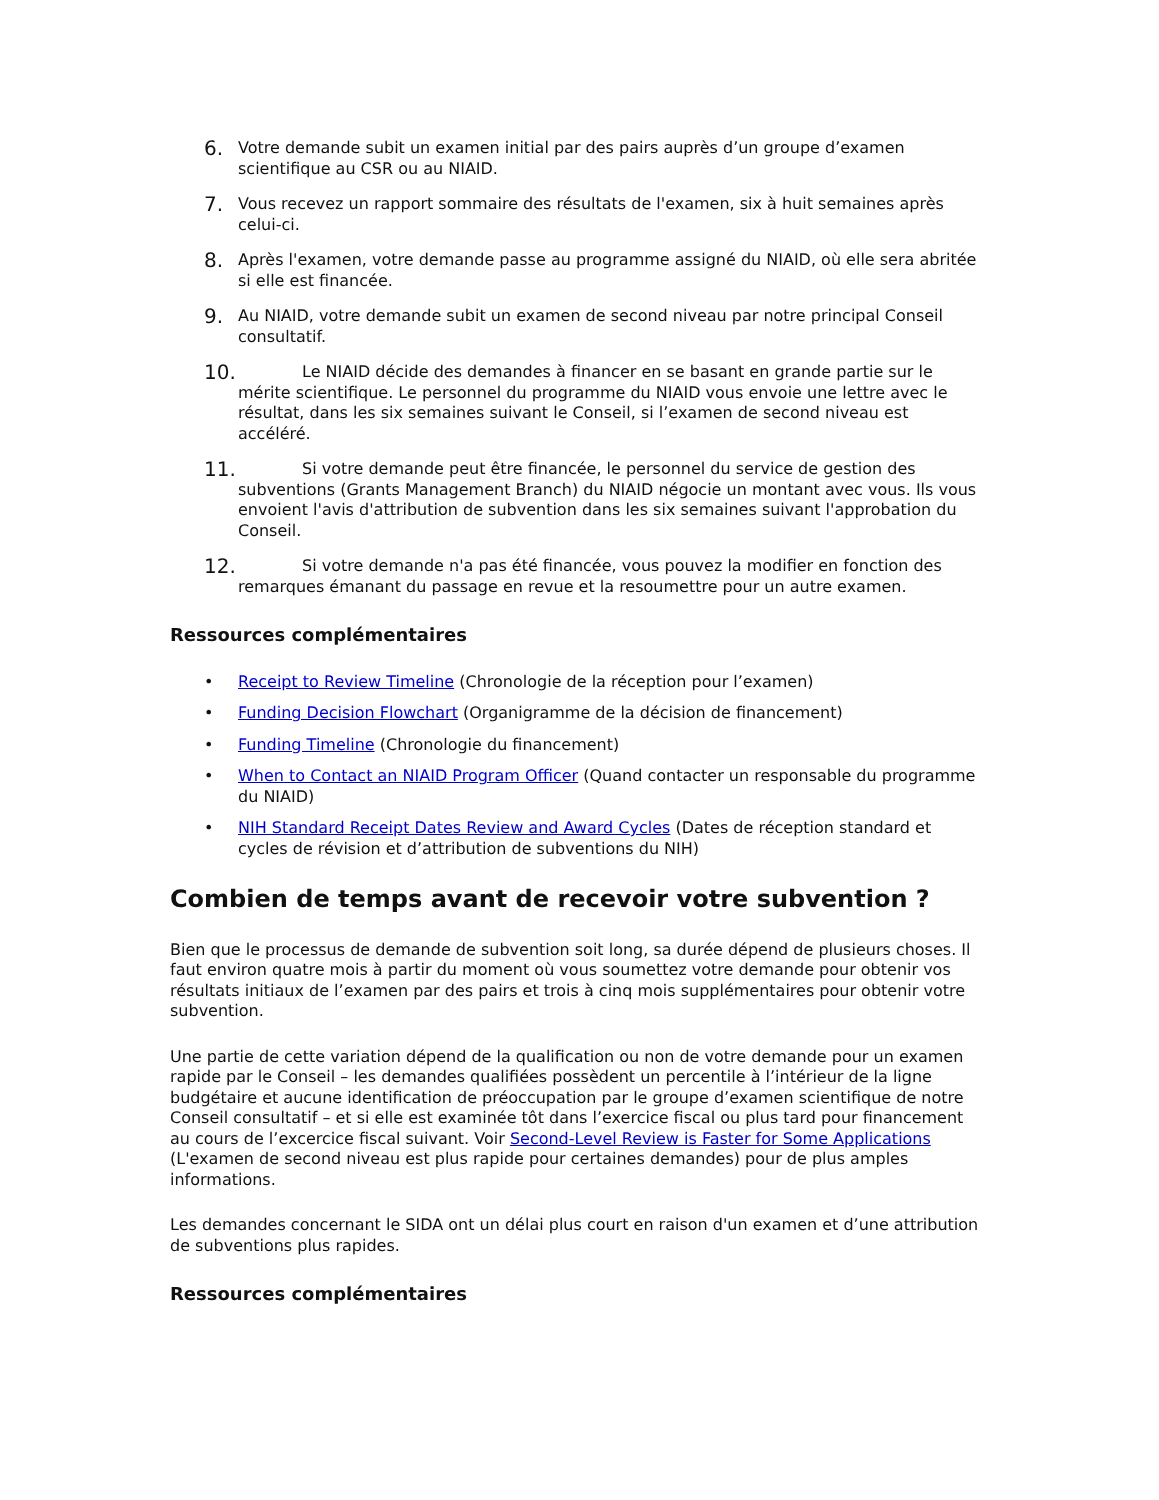6.
Votre demande subit un examen initial par des pairs auprès d’un groupe d’examen scientifique au CSR ou au NIAID.
7.
Vous recevez un rapport sommaire des résultats de l'examen, six à huit semaines après celui-ci.
8.
Après l'examen, votre demande passe au programme assigné du NIAID, où elle sera abritée si elle est financée.
9.
Au NIAID, votre demande subit un examen de second niveau par notre principal Conseil consultatif.
10.
Le NIAID décide des demandes à financer en se basant en grande partie sur le mérite scientifique. Le personnel du programme du NIAID vous envoie une lettre avec le résultat, dans les six semaines suivant le Conseil, si l’examen de second niveau est accéléré.
11.
Si votre demande peut être financée, le personnel du service de gestion des subventions (Grants Management Branch) du NIAID négocie un montant avec vous. Ils vous envoient l'avis d'attribution de subvention dans les six semaines suivant l'approbation du Conseil.
12.
Si votre demande n'a pas été financée, vous pouvez la modifier en fonction des remarques émanant du passage en revue et la resoumettre pour un autre examen.
Ressources complémentaires
• Receipt to Review Timeline (Chronologie de la réception pour l’examen)
• Funding Decision Flowchart (Organigramme de la décision de financement)
• Funding Timeline (Chronologie du financement)
• When to Contact an NIAID Program Officer (Quand contacter un responsable du programme du NIAID)
• NIH Standard Receipt Dates Review and Award Cycles (Dates de réception standard et cycles de révision et d’attribution de subventions du NIH)
Combien de temps avant de recevoir votre subvention ?
Bien que le processus de demande de subvention soit long, sa durée dépend de plusieurs choses. Il faut environ quatre mois à partir du moment où vous soumettez votre demande pour obtenir vos résultats initiaux de l’examen par des pairs et trois à cinq mois supplémentaires pour obtenir votre subvention.
Une partie de cette variation dépend de la qualification ou non de votre demande pour un examen rapide par le Conseil – les demandes qualifiées possèdent un percentile à l’intérieur de la ligne budgétaire et aucune identification de préoccupation par le groupe d’examen scientifique de notre Conseil consultatif – et si elle est examinée tôt dans l’exercice fiscal ou plus tard pour financement au cours de l’excercice fiscal suivant. Voir Second-Level Review is Faster for Some Applications (L'examen de second niveau est plus rapide pour certaines demandes) pour de plus amples informations.
Les demandes concernant le SIDA ont un délai plus court en raison d'un examen et d’une attribution de subventions plus rapides.
Ressources complémentaires